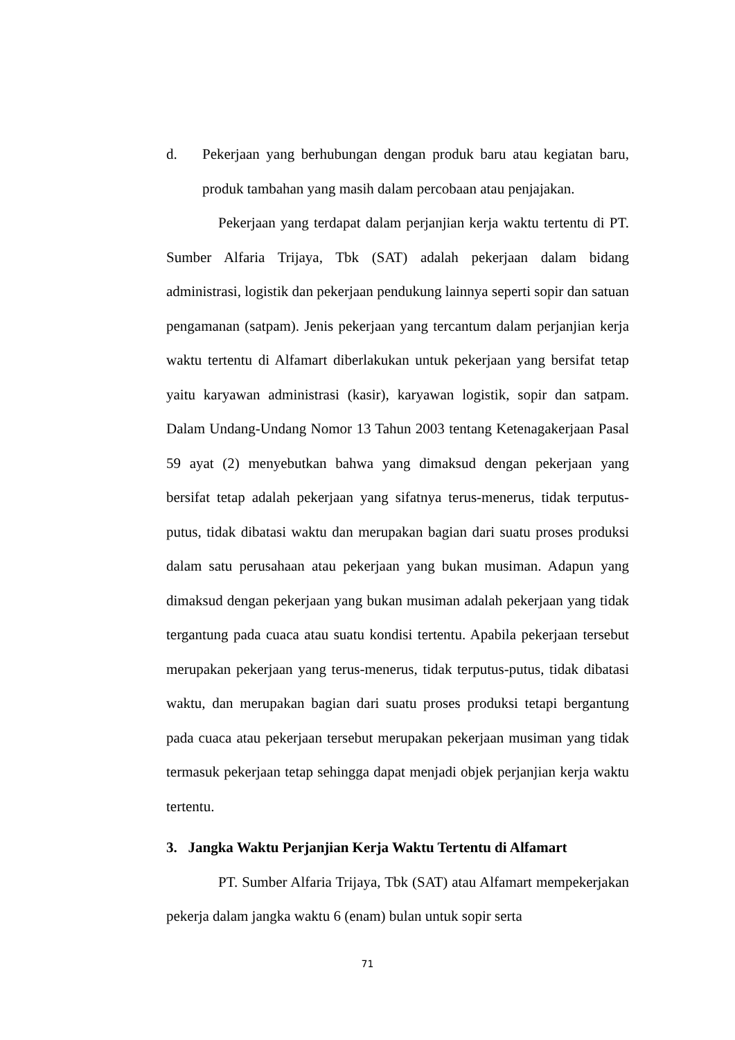d. Pekerjaan yang berhubungan dengan produk baru atau kegiatan baru, produk tambahan yang masih dalam percobaan atau penjajakan.
Pekerjaan yang terdapat dalam perjanjian kerja waktu tertentu di PT. Sumber Alfaria Trijaya, Tbk (SAT) adalah pekerjaan dalam bidang administrasi, logistik dan pekerjaan pendukung lainnya seperti sopir dan satuan pengamanan (satpam). Jenis pekerjaan yang tercantum dalam perjanjian kerja waktu tertentu di Alfamart diberlakukan untuk pekerjaan yang bersifat tetap yaitu karyawan administrasi (kasir), karyawan logistik, sopir dan satpam. Dalam Undang-Undang Nomor 13 Tahun 2003 tentang Ketenagakerjaan Pasal 59 ayat (2) menyebutkan bahwa yang dimaksud dengan pekerjaan yang bersifat tetap adalah pekerjaan yang sifatnya terus-menerus, tidak terputus-putus, tidak dibatasi waktu dan merupakan bagian dari suatu proses produksi dalam satu perusahaan atau pekerjaan yang bukan musiman. Adapun yang dimaksud dengan pekerjaan yang bukan musiman adalah pekerjaan yang tidak tergantung pada cuaca atau suatu kondisi tertentu. Apabila pekerjaan tersebut merupakan pekerjaan yang terus-menerus, tidak terputus-putus, tidak dibatasi waktu, dan merupakan bagian dari suatu proses produksi tetapi bergantung pada cuaca atau pekerjaan tersebut merupakan pekerjaan musiman yang tidak termasuk pekerjaan tetap sehingga dapat menjadi objek perjanjian kerja waktu tertentu.
3. Jangka Waktu Perjanjian Kerja Waktu Tertentu di Alfamart
PT. Sumber Alfaria Trijaya, Tbk (SAT) atau Alfamart mempekerjakan pekerja dalam jangka waktu 6 (enam) bulan untuk sopir serta
71